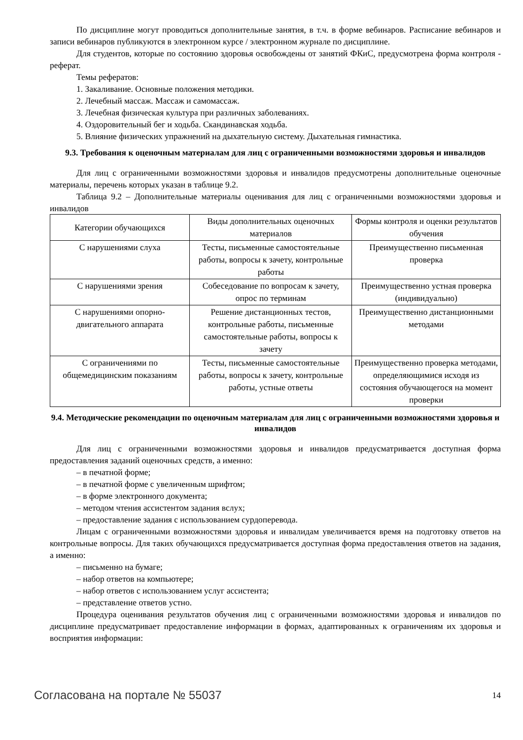По дисциплине могут проводиться дополнительные занятия, в т.ч. в форме вебинаров. Расписание вебинаров и записи вебинаров публикуются в электронном курсе / электронном журнале по дисциплине.
Для студентов, которые по состоянию здоровья освобождены от занятий ФКиС, предусмотрена форма контроля - реферат.
Темы рефератов:
1. Закаливание. Основные положения методики.
2. Лечебный массаж. Массаж и самомассаж.
3. Лечебная физическая культура при различных заболеваниях.
4. Оздоровительный бег и ходьба. Скандинавская ходьба.
5. Влияние физических упражнений на дыхательную систему. Дыхательная гимнастика.
9.3. Требования к оценочным материалам для лиц с ограниченными возможностями здоровья и инвалидов
Для лиц с ограниченными возможностями здоровья и инвалидов предусмотрены дополнительные оценочные материалы, перечень которых указан в таблице 9.2.
Таблица 9.2 – Дополнительные материалы оценивания для лиц с ограниченными возможностями здоровья и инвалидов
| Категории обучающихся | Виды дополнительных оценочных материалов | Формы контроля и оценки результатов обучения |
| С нарушениями слуха | Тесты, письменные самостоятельные работы, вопросы к зачету, контрольные работы | Преимущественно письменная проверка |
| С нарушениями зрения | Собеседование по вопросам к зачету, опрос по терминам | Преимущественно устная проверка (индивидуально) |
| С нарушениями опорно-двигательного аппарата | Решение дистанционных тестов, контрольные работы, письменные самостоятельные работы, вопросы к зачету | Преимущественно дистанционными методами |
| С ограничениями по общемедицинским показаниям | Тесты, письменные самостоятельные работы, вопросы к зачету, контрольные работы, устные ответы | Преимущественно проверка методами, определяющимися исходя из состояния обучающегося на момент проверки |
9.4. Методические рекомендации по оценочным материалам для лиц с ограниченными возможностями здоровья и инвалидов
Для лиц с ограниченными возможностями здоровья и инвалидов предусматривается доступная форма предоставления заданий оценочных средств, а именно:
– в печатной форме;
– в печатной форме с увеличенным шрифтом;
– в форме электронного документа;
– методом чтения ассистентом задания вслух;
– предоставление задания с использованием сурдоперевода.
Лицам с ограниченными возможностями здоровья и инвалидам увеличивается время на подготовку ответов на контрольные вопросы. Для таких обучающихся предусматривается доступная форма предоставления ответов на задания, а именно:
– письменно на бумаге;
– набор ответов на компьютере;
– набор ответов с использованием услуг ассистента;
– представление ответов устно.
Процедура оценивания результатов обучения лиц с ограниченными возможностями здоровья и инвалидов по дисциплине предусматривает предоставление информации в формах, адаптированных к ограничениям их здоровья и восприятия информации:
Согласована на портале № 55037 14